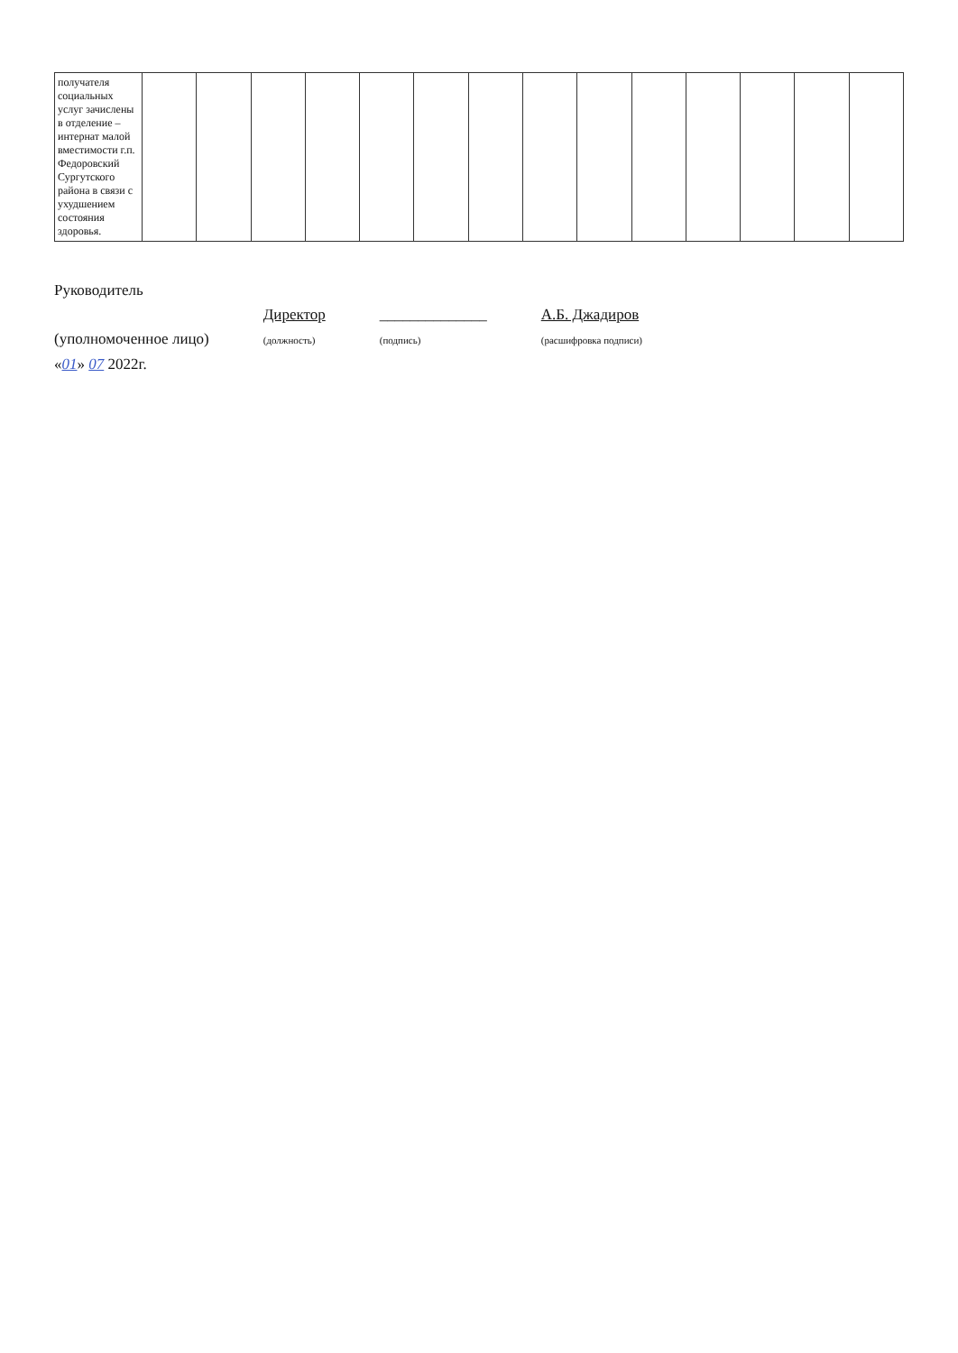| получателя социальных услуг зачислены в отделение – интернат малой вместимости г.п. Федоровский Сургутского района в связи с ухудшением состояния здоровья. | | | | | | | | | | | | | | |
Руководитель
(уполномоченное лицо)
Директор
(должность)
______________
(подпись)
А.Б. Джадиров
(расшифровка подписи)
«01» 07 2022г.